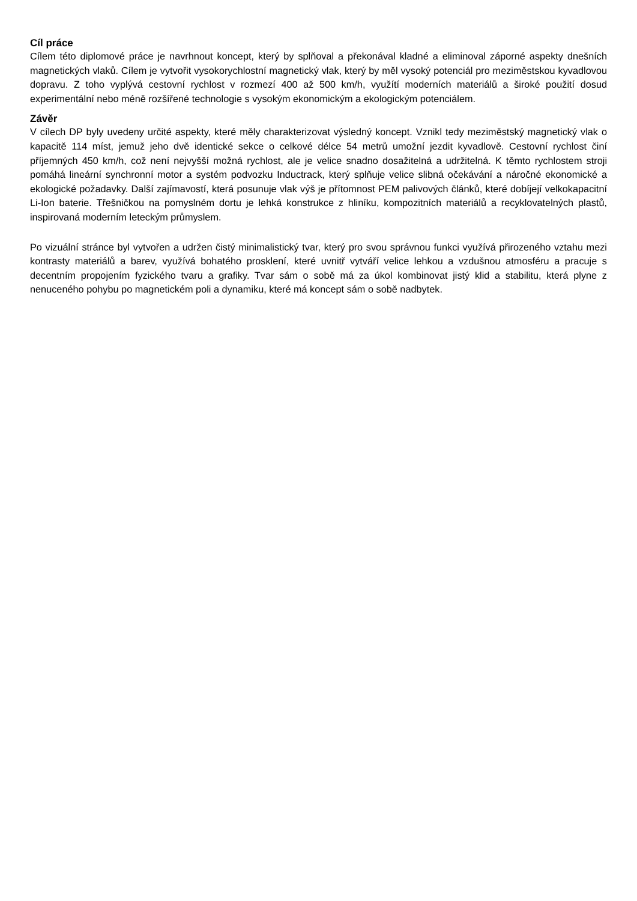Cíl práce
Cílem této diplomové práce je navrhnout koncept, který by splňoval a překonával kladné a eliminoval záporné aspekty dnešních magnetických vlaků. Cílem je vytvořit vysokorychlostní magnetický vlak, který by měl vysoký potenciál pro meziměstskou kyvadlovou dopravu. Z toho vyplývá cestovní rychlost v rozmezí 400 až 500 km/h, využítí moderních materiálů a široké použití dosud experimentální nebo méně rozšířené technologie s vysokým ekonomickým a ekologickým potenciálem.
Závěr
V cílech DP byly uvedeny určité aspekty, které měly charakterizovat výsledný koncept. Vznikl tedy meziměstský magnetický vlak o kapacitě 114 míst, jemuž jeho dvě identické sekce o celkové délce 54 metrů umožní jezdit kyvadlově. Cestovní rychlost činí příjemných 450 km/h, což není nejvyšší možná rychlost, ale je velice snadno dosažitelná a udržitelná. K těmto rychlostem stroji pomáhá lineární synchronní motor a systém podvozku Inductrack, který splňuje velice slibná očekávání a náročné ekonomické a ekologické požadavky. Další zajímavostí, která posunuje vlak výš je přítomnost PEM palivových článků, které dobíjejí velkokapacitní Li-Ion baterie. Třešničkou na pomyslném dortu je lehká konstrukce z hliníku, kompozitních materiálů a recyklovatelných plastů, inspirovaná moderním leteckým průmyslem.
Po vizuální stránce byl vytvořen a udržen čistý minimalistický tvar, který pro svou správnou funkci využívá přirozeného vztahu mezi kontrasty materiálů a barev, využívá bohatého prosklení, které uvnitř vytváří velice lehkou a vzdušnou atmosféru a pracuje s decentním propojením fyzického tvaru a grafiky. Tvar sám o sobě má za úkol kombinovat jistý klid a stabilitu, která plyne z nenuceného pohybu po magnetickém poli a dynamiku, které má koncept sám o sobě nadbytek.